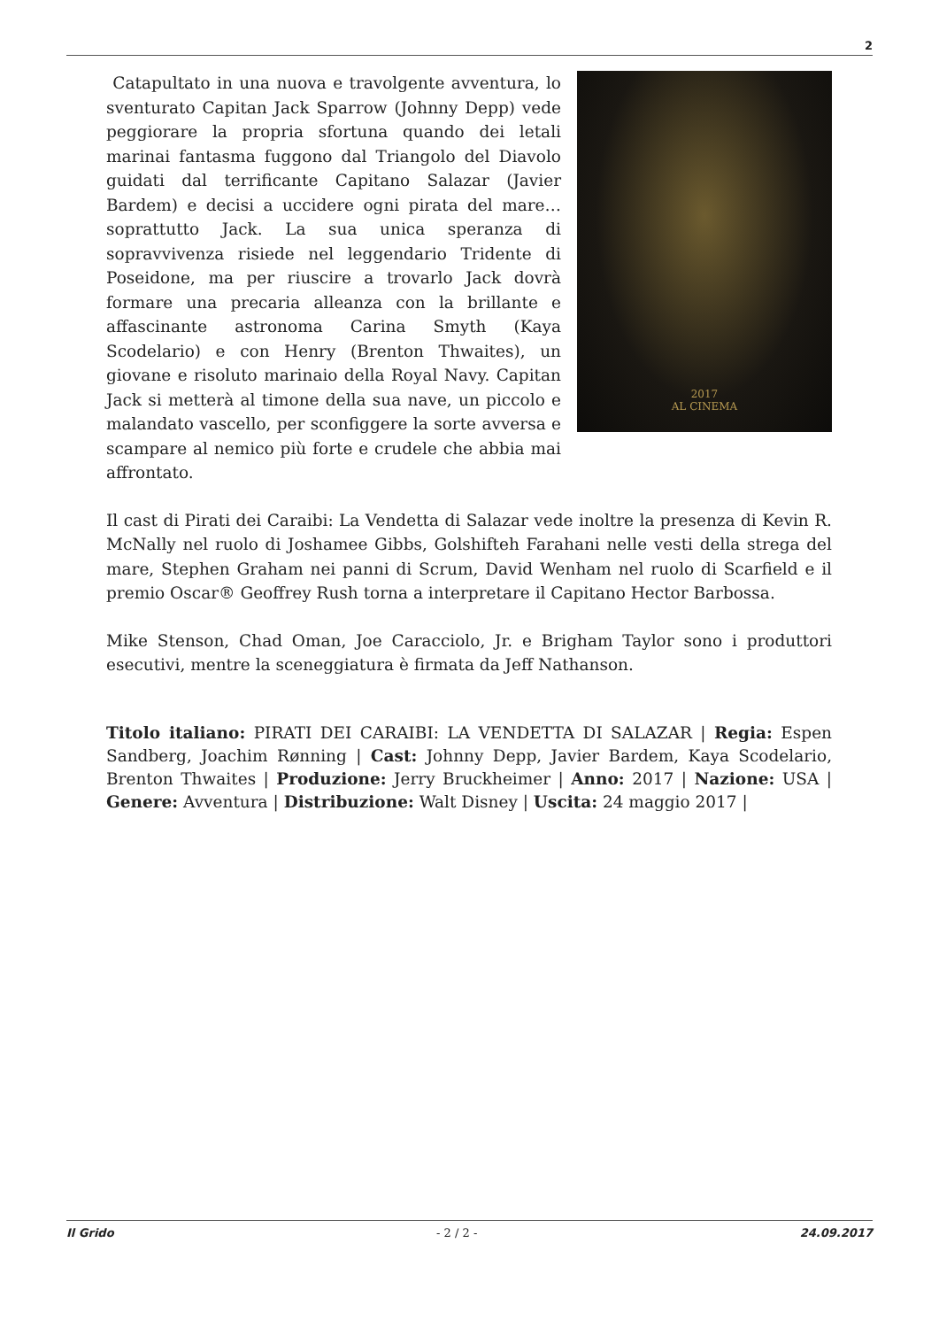2
2017
AL CINEMA
Catapultato in una nuova e travolgente avventura, lo sventurato Capitan Jack Sparrow (Johnny Depp) vede peggiorare la propria sfortuna quando dei letali marinai fantasma fuggono dal Triangolo del Diavolo guidati dal terrificante Capitano Salazar (Javier Bardem) e decisi a uccidere ogni pirata del mare… soprattutto Jack. La sua unica speranza di sopravvivenza risiede nel leggendario Tridente di Poseidone, ma per riuscire a trovarlo Jack dovrà formare una precaria alleanza con la brillante e affascinante astronoma Carina Smyth (Kaya Scodelario) e con Henry (Brenton Thwaites), un giovane e risoluto marinaio della Royal Navy. Capitan Jack si metterà al timone della sua nave, un piccolo e malandato vascello, per sconfiggere la sorte avversa e scampare al nemico più forte e crudele che abbia mai affrontato.
Il cast di Pirati dei Caraibi: La Vendetta di Salazar vede inoltre la presenza di Kevin R. McNally nel ruolo di Joshamee Gibbs, Golshifteh Farahani nelle vesti della strega del mare, Stephen Graham nei panni di Scrum, David Wenham nel ruolo di Scarfield e il premio Oscar® Geoffrey Rush torna a interpretare il Capitano Hector Barbossa.
Mike Stenson, Chad Oman, Joe Caracciolo, Jr. e Brigham Taylor sono i produttori esecutivi, mentre la sceneggiatura è firmata da Jeff Nathanson.
Titolo italiano: PIRATI DEI CARAIBI: LA VENDETTA DI SALAZAR | Regia: Espen Sandberg, Joachim Rønning | Cast: Johnny Depp, Javier Bardem, Kaya Scodelario, Brenton Thwaites | Produzione: Jerry Bruckheimer | Anno: 2017 | Nazione: USA | Genere: Avventura | Distribuzione: Walt Disney | Uscita: 24 maggio 2017 |
Il Grido - 2 / 2 - 24.09.2017